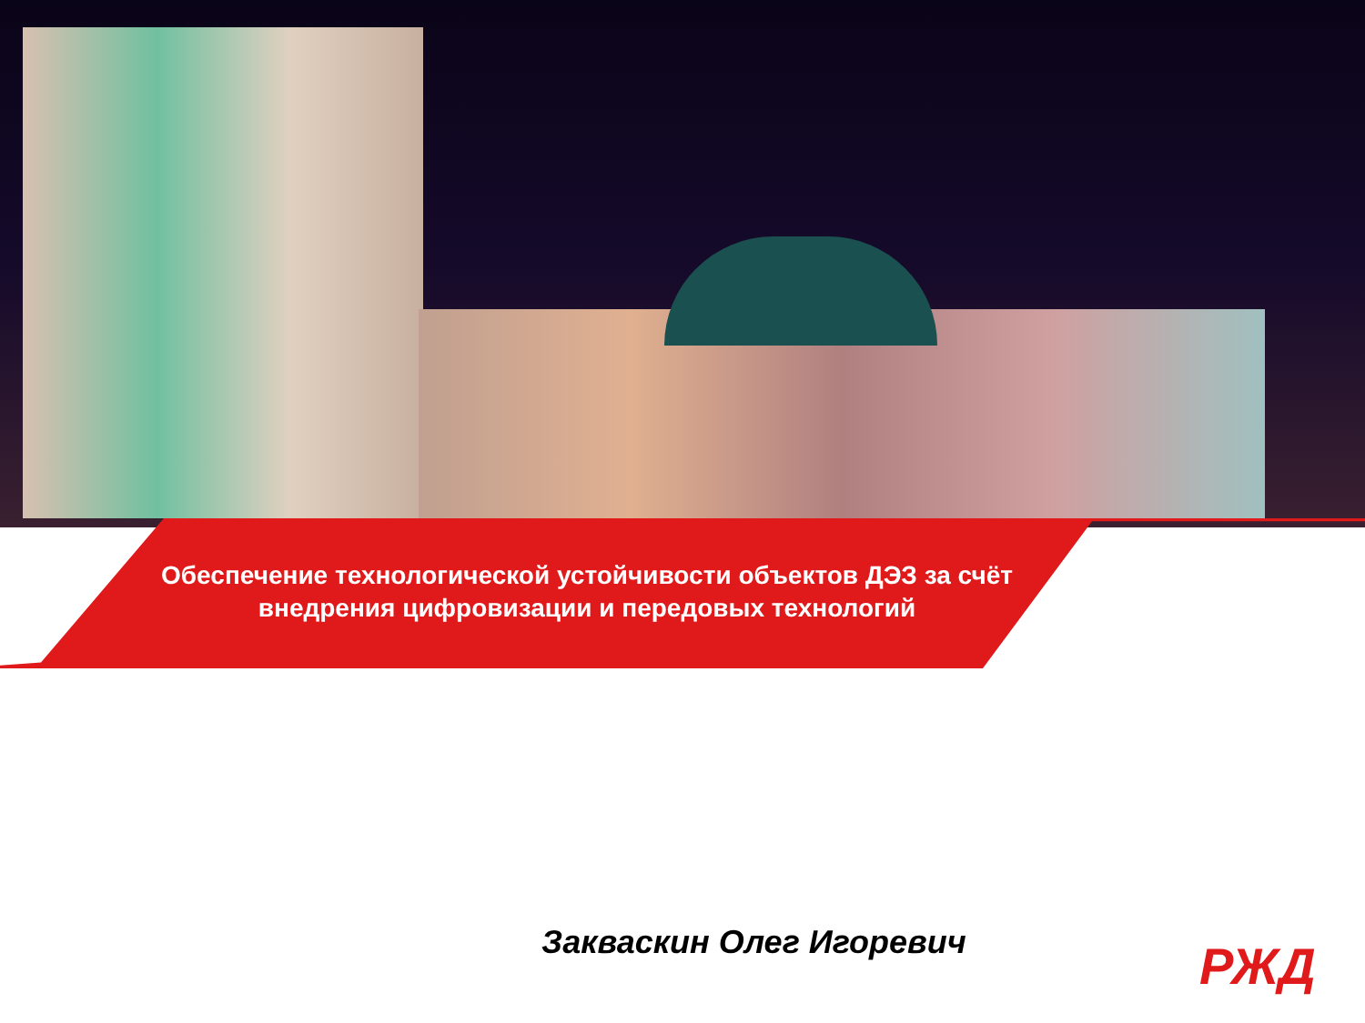Обеспечение технологической устойчивости объектов ДЭЗ за счёт внедрения цифровизации и передовых технологий
Закваскин Олег Игоревич РЖД